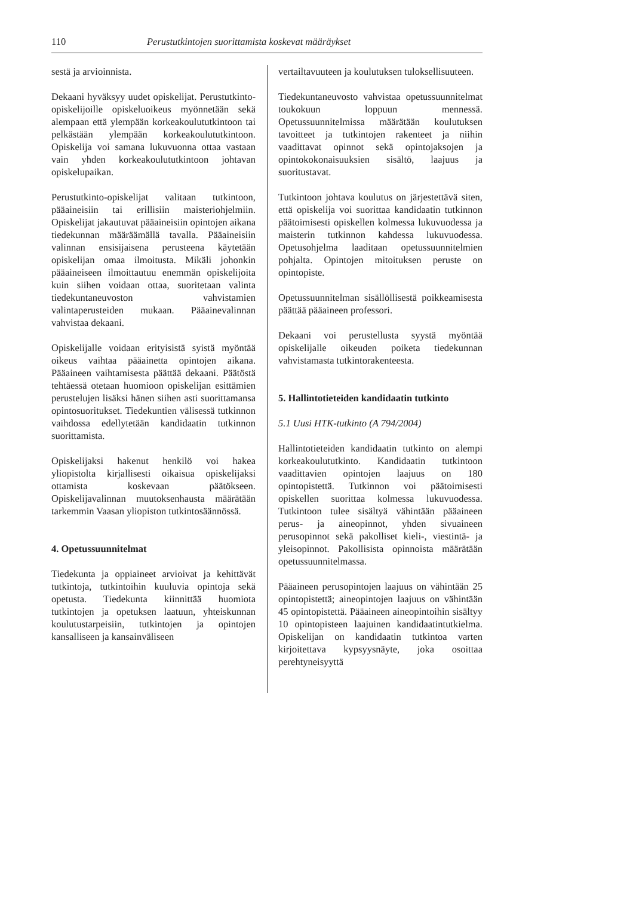110 Perustutkintojen suorittamista koskevat määräykset
sestä ja arvioinnista.
Dekaani hyväksyy uudet opiskelijat. Perustutkinto-opiskelijoille opiskeluoikeus myönnetään sekä alempaan että ylempään korkeakoulututkintoon tai pelkästään ylempään korkeakoulututkintoon. Opiskelija voi samana lukuvuonna ottaa vastaan vain yhden korkeakoulututkintoon johtavan opiskelupaikan.
Perustutkinto-opiskelijat valitaan tutkintoon, pääaineisiin tai erillisiin maisteriohjelmiin. Opiskelijat jakautuvat pääaineisiin opintojen aikana tiedekunnan määräämällä tavalla. Pääaineisiin valinnan ensisijaisena perusteena käytetään opiskelijan omaa ilmoitusta. Mikäli johonkin pääaineiseen ilmoittautuu enemmän opiskelijoita kuin siihen voidaan ottaa, suoritetaan valinta tiedekuntaneuvoston vahvistamien valintaperusteiden mukaan. Pääainevalinnan vahvistaa dekaani.
Opiskelijalle voidaan erityisistä syistä myöntää oikeus vaihtaa pääainetta opintojen aikana. Pääaineen vaihtamisesta päättää dekaani. Päätöstä tehtäessä otetaan huomioon opiskelijan esittämien perustelujen lisäksi hänen siihen asti suorittamansa opintosuoritukset. Tiedekuntien välisessä tutkinnon vaihdossa edellytetään kandidaatin tutkinnon suorittamista.
Opiskelijaksi hakenut henkilö voi hakea yliopistolta kirjallisesti oikaisua opiskelijaksi ottamista koskevaan päätökseen. Opiskelijavalinnan muutoksenhausta määrätään tarkemmin Vaasan yliopiston tutkintosäännössä.
4. Opetussuunnitelmat
Tiedekunta ja oppiaineet arvioivat ja kehittävät tutkintoja, tutkintoihin kuuluvia opintoja sekä opetusta. Tiedekunta kiinnittää huomiota tutkintojen ja opetuksen laatuun, yhteiskunnan koulutustarpeisiin, tutkintojen ja opintojen kansalliseen ja kansainväliseen
vertailtavuuteen ja koulutuksen tuloksellisuuteen.
Tiedekuntaneuvosto vahvistaa opetussuunnitelmat toukokuun loppuun mennessä. Opetussuunnitelmissa määrätään koulutuksen tavoitteet ja tutkintojen rakenteet ja niihin vaadittavat opinnot sekä opintojaksojen ja opintokokonaisuuksien sisältö, laajuus ja suoritustavat.
Tutkintoon johtava koulutus on järjestettävä siten, että opiskelija voi suorittaa kandidaatin tutkinnon päätoimisesti opiskellen kolmessa lukuvuodessa ja maisterin tutkinnon kahdessa lukuvuodessa. Opetusohjelma laaditaan opetussuunnitelmien pohjalta. Opintojen mitoituksen peruste on opintopiste.
Opetussuunnitelman sisällöllisestä poikkeamisesta päättää pääaineen professori.
Dekaani voi perustellusta syystä myöntää opiskelijalle oikeuden poiketa tiedekunnan vahvistamasta tutkintorakenteesta.
5. Hallintotieteiden kandidaatin tutkinto
5.1 Uusi HTK-tutkinto (A 794/2004)
Hallintotieteiden kandidaatin tutkinto on alempi korkeakoulututkinto. Kandidaatin tutkintoon vaadittavien opintojen laajuus on 180 opintopistettä. Tutkinnon voi päätoimisesti opiskellen suorittaa kolmessa lukuvuodessa. Tutkintoon tulee sisältyä vähintään pääaineen perus- ja aineopinnot, yhden sivuaineen perusopinnot sekä pakolliset kieli-, viestintä- ja yleisopinnot. Pakollisista opinnoista määrätään opetussuunnitelmassa.
Pääaineen perusopintojen laajuus on vähintään 25 opintopistettä; aineopintojen laajuus on vähintään 45 opintopistettä. Pääaineen aineopintoihin sisältyy 10 opintopisteen laajuinen kandidaatintutkielma. Opiskelijan on kandidaatin tutkintoa varten kirjoitettava kypsyysnäyte, joka osoittaa perehtyneisyyttä